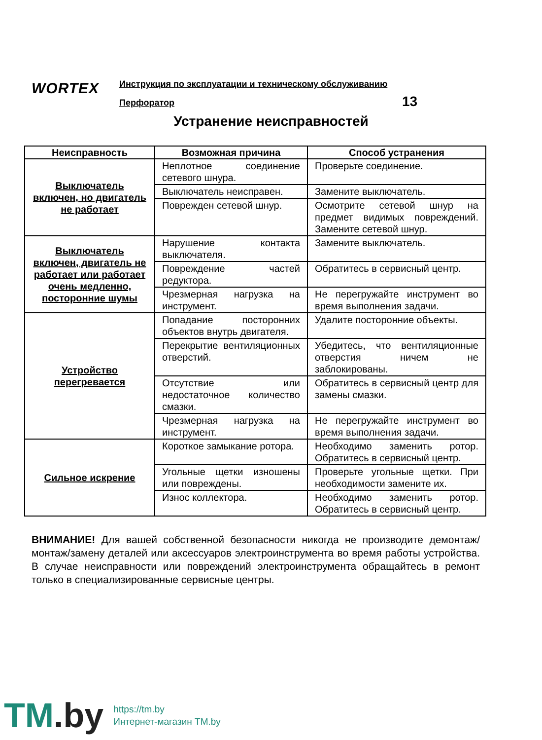WORTEX
Инструкция по эксплуатации и техническому обслуживанию
Перфоратор 13
Устранение неисправностей
| Неисправность | Возможная причина | Способ устранения |
| --- | --- | --- |
| Выключатель включен, но двигатель не работает | Неплотное соединение сетевого шнура. | Проверьте соединение. |
| | Выключатель неисправен. | Замените выключатель. |
| | Поврежден сетевой шнур. | Осмотрите сетевой шнур на предмет видимых повреждений. Замените сетевой шнур. |
| Выключатель включен, двигатель не работает или работает очень медленно, посторонние шумы | Нарушение контакта выключателя. | Замените выключатель. |
| | Повреждение частей редуктора. | Обратитесь в сервисный центр. |
| | Чрезмерная нагрузка на инструмент. | Не перегружайте инструмент во время выполнения задачи. |
| Устройство перегревается | Попадание посторонних объектов внутрь двигателя. | Удалите посторонние объекты. |
| | Перекрытие вентиляционных отверстий. | Убедитесь, что вентиляционные отверстия ничем не заблокированы. |
| | Отсутствие или недостаточное количество смазки. | Обратитесь в сервисный центр для замены смазки. |
| | Чрезмерная нагрузка на инструмент. | Не перегружайте инструмент во время выполнения задачи. |
| Сильное искрение | Короткое замыкание ротора. | Необходимо заменить ротор. Обратитесь в сервисный центр. |
| | Угольные щетки изношены или повреждены. | Проверьте угольные щетки. При необходимости замените их. |
| | Износ коллектора. | Необходимо заменить ротор. Обратитесь в сервисный центр. |
ВНИМАНИЕ! Для вашей собственной безопасности никогда не производите демонтаж/монтаж/замену деталей или аксессуаров электроинструмента во время работы устройства. В случае неисправности или повреждений электроинструмента обращайтесь в ремонт только в специализированные сервисные центры.
TM.by
https://tm.by
Интернет-магазин TM.by